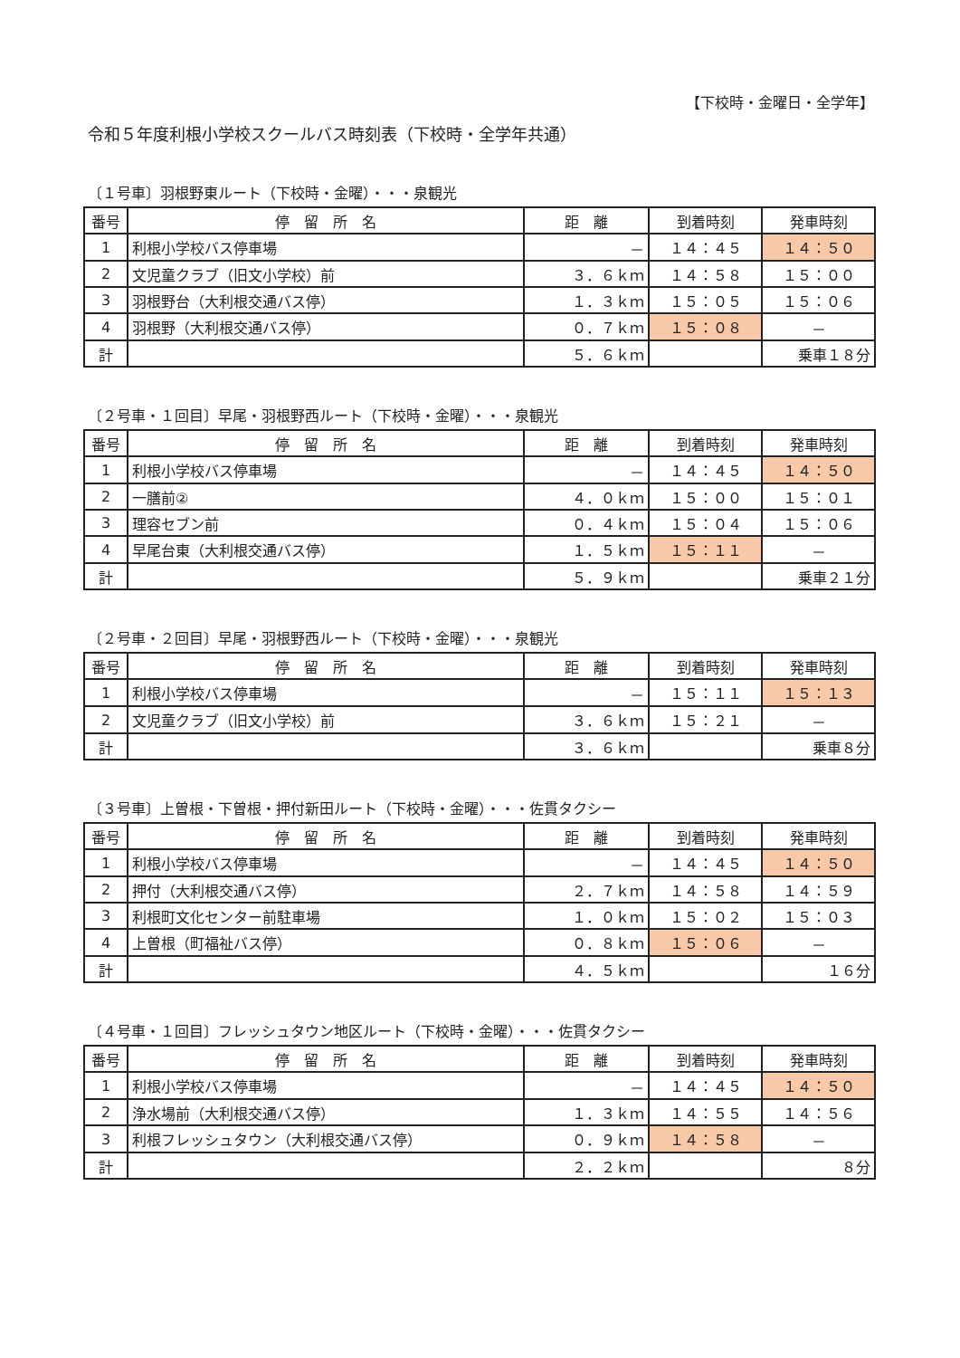【下校時・金曜日・全学年】
令和５年度利根小学校スクールバス時刻表（下校時・全学年共通）
〔１号車〕羽根野東ルート（下校時・金曜）・・・泉観光
| 番号 | 停 留 所 名 | 距 離 | 到着時刻 | 発車時刻 |
| --- | --- | --- | --- | --- |
| 1 | 利根小学校バス停車場 | － | １４：４５ | １４：５０ |
| 2 | 文児童クラブ（旧文小学校）前 | ３．６ｋｍ | １４：５８ | １５：００ |
| 3 | 羽根野台（大利根交通バス停） | １．３ｋｍ | １５：０５ | １５：０６ |
| 4 | 羽根野（大利根交通バス停） | ０．７ｋｍ | １５：０８ | － |
| 計 | | ５．６ｋｍ | | 乗車１８分 |
〔２号車・１回目〕早尾・羽根野西ルート（下校時・金曜）・・・泉観光
| 番号 | 停 留 所 名 | 距 離 | 到着時刻 | 発車時刻 |
| --- | --- | --- | --- | --- |
| 1 | 利根小学校バス停車場 | － | １４：４５ | １４：５０ |
| 2 | 一膳前② | ４．０ｋｍ | １５：００ | １５：０１ |
| 3 | 理容セブン前 | ０．４ｋｍ | １５：０４ | １５：０６ |
| 4 | 早尾台東（大利根交通バス停） | １．５ｋｍ | １５：１１ | － |
| 計 | | ５．９ｋｍ | | 乗車２１分 |
〔２号車・２回目〕早尾・羽根野西ルート（下校時・金曜）・・・泉観光
| 番号 | 停 留 所 名 | 距 離 | 到着時刻 | 発車時刻 |
| --- | --- | --- | --- | --- |
| 1 | 利根小学校バス停車場 | － | １５：１１ | １５：１３ |
| 2 | 文児童クラブ（旧文小学校）前 | ３．６ｋｍ | １５：２１ | － |
| 計 | | ３．６ｋｍ | | 乗車８分 |
〔３号車〕上曽根・下曽根・押付新田ルート（下校時・金曜）・・・佐貫タクシー
| 番号 | 停 留 所 名 | 距 離 | 到着時刻 | 発車時刻 |
| --- | --- | --- | --- | --- |
| 1 | 利根小学校バス停車場 | － | １４：４５ | １４：５０ |
| 2 | 押付（大利根交通バス停） | ２．７ｋｍ | １４：５８ | １４：５９ |
| 3 | 利根町文化センター前駐車場 | １．０ｋｍ | １５：０２ | １５：０３ |
| 4 | 上曽根（町福祉バス停） | ０．８ｋｍ | １５：０６ | － |
| 計 | | ４．５ｋｍ | | １６分 |
〔４号車・１回目〕フレッシュタウン地区ルート（下校時・金曜）・・・佐貫タクシー
| 番号 | 停 留 所 名 | 距 離 | 到着時刻 | 発車時刻 |
| --- | --- | --- | --- | --- |
| 1 | 利根小学校バス停車場 | － | １４：４５ | １４：５０ |
| 2 | 浄水場前（大利根交通バス停） | １．３ｋｍ | １４：５５ | １４：５６ |
| 3 | 利根フレッシュタウン（大利根交通バス停） | ０．９ｋｍ | １４：５８ | － |
| 計 | | ２．２ｋｍ | | ８分 |